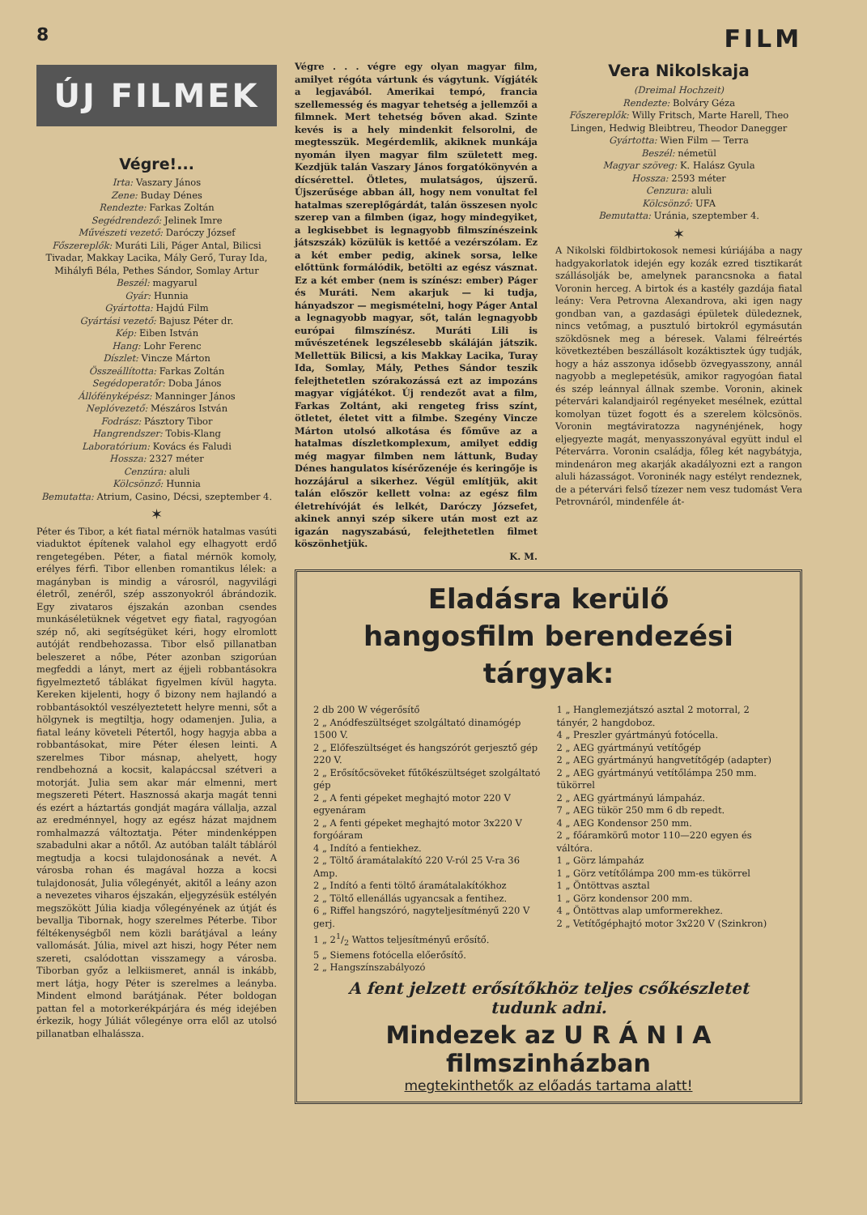8 FILM
ÚJ FILMEK
Végre!...
Irta: Vaszary János
Zene: Buday Dénes
Rendezte: Farkas Zoltán
Segédrendező: Jelinek Imre
Művészeti vezető: Daróczy József
Főszereplők: Muráti Lili, Páger Antal, Bilicsi Tivadar, Makkay Lacika, Mály Gerő, Turay Ida, Mihályfi Béla, Pethes Sándor, Somlay Artur
Beszél: magyarul
Gyár: Hunnia
Gyártotta: Hajdú Film
Gyártási vezető: Bajusz Péter dr.
Kép: Eiben István
Hang: Lohr Ferenc
Díszlet: Vincze Márton
Összeállította: Farkas Zoltán
Segédoperatőr: Doba János
Állófényképész: Manninger János
Neplóvezető: Mészáros István
Fodrász: Pásztory Tibor
Hangrendszer: Tobis-Klang
Laboratórium: Kovács és Faludi
Hossza: 2327 méter
Cenzúra: aluli
Kölcsönző: Hunnia
Bemutatta: Atrium, Casino, Décsi, szeptember 4.
✶
Péter és Tibor, a két fiatal mérnök hatalmas vasúti viaduktot építenek valahol egy elhagyott erdő rengetegében. Péter, a fiatal mérnök komoly, erélyes férfi. Tibor ellenben romantikus lélek: a magányban is mindig a városról, nagyvilági életről, zenéről, szép asszonyokról ábrándozik. Egy zivataros éjszakán azonban csendes munkáséletüknek végetvet egy fiatal, ragyogóan szép nő, aki segítségüket kéri, hogy elromlott autóját rendbehozassa. Tibor első pillanatban beleszeret a nőbe, Péter azonban szigorúan megfeddi a lányt, mert az éjjeli robbantásokra figyelmeztető táblákat figyelmen kívül hagyta. Kereken kijelenti, hogy ő bizony nem hajlandó a robbantásoktól veszélyeztetett helyre menni, sőt a hölgynek is megtiltja, hogy odamenjen. Julia, a fiatal leány követeli Pétertől, hogy hagyja abba a robbantásokat, mire Péter élesen leinti. A szerelmes Tibor másnap, ahelyett, hogy rendbehozná a kocsit, kalapáccsal szétveri a motorját. Julia sem akar már elmenni, mert megszereti Pétert. Hasznossá akarja magát tenni és ezért a háztartás gondját magára vállalja, azzal az eredménnyel, hogy az egész házat majdnem romhalmazzá változtatja. Péter mindenképpen szabadulni akar a nőtől. Az autóban talált tábláról megtudja a kocsi tulajdonosának a nevét. A városba rohan és magával hozza a kocsi tulajdonosát, Julia vőlegényét, akitől a leány azon a nevezetes viharos éjszakán, eljegyzésük estélyén megszökött Júlia kiadja vőlegényének az útját és bevallja Tibornak, hogy szerelmes Péterbe. Tibor féltékenységből nem közli barátjával a leány vallomását. Júlia, mivel azt hiszi, hogy Péter nem szereti, csalódottan visszamegy a városba. Tiborban győz a lelkiismeret, annál is inkább, mert látja, hogy Péter is szerelmes a leányba. Mindent elmond barátjának. Péter boldogan pattan fel a motorkerékpárjára és még idejében érkezik, hogy Júliát vőlegénye orra elől az utolsó pillanatban elhalássza.
Végre . . . végre egy olyan magyar film, amilyet régóta vártunk és vágytunk. Vígjáték a legjavából. Amerikai tempó, francia szellemesség és magyar tehetség a jellemzői a filmnek. Mert tehetség bőven akad. Szinte kevés is a hely mindenkit felsorolni, de megtesszük. Megérdemlik, akiknek munkája nyomán ilyen magyar film született meg. Kezdjük talán Vaszary János forgatókönyvén a dícsérettel. Ötletes, mulatságos, újszerű. Újszerűsége abban áll, hogy nem vonultat fel hatalmas szereplőgárdát, talán összesen nyolc szerep van a filmben (igaz, hogy mindegyiket, a legkisebbet is legnagyobb filmszínészeink játszszák) közülük is kettőé a vezérszólam. Ez a két ember pedig, akinek sorsa, lelke előttünk formálódik, betölti az egész vásznat. Ez a két ember (nem is színész: ember) Páger és Muráti. Nem akarjuk — ki tudja, hányadszor — megismételni, hogy Páger Antal a legnagyobb magyar, sőt, talán legnagyobb európai filmszínész. Muráti Lili is művészetének legszélesebb skáláján játszik. Mellettük Bilicsi, a kis Makkay Lacika, Turay Ida, Somlay, Mály, Pethes Sándor teszik felejthetetlen szórakozássá ezt az impozáns magyar vígjátékot. Új rendezőt avat a film, Farkas Zoltánt, aki rengeteg friss színt, ötletet, életet vitt a filmbe. Szegény Vincze Márton utolsó alkotása és főműve az a hatalmas díszletkomplexum, amilyet eddig még magyar filmben nem láttunk, Buday Dénes hangulatos kísérőzenéje és keringője is hozzájárul a sikerhez. Végül említjük, akit talán először kellett volna: az egész film életrehívóját és lelkét, Daróczy Józsefet, akinek annyi szép sikere után most ezt az igazán nagyszabású, felejthetetlen filmet köszönhetjük.
K. M.
Vera Nikolskaja
(Dreimal Hochzeit)
Rendezte: Bolváry Géza
Főszereplők: Willy Fritsch, Marte Harell, Theo Lingen, Hedwig Bleibtreu, Theodor Danegger
Gyártotta: Wien Film — Terra
Beszél: németül
Magyar szöveg: K. Halász Gyula
Hossza: 2593 méter
Cenzura: aluli
Kölcsönző: UFA
Bemutatta: Uránia, szeptember 4.
✶
A Nikolski földbirtokosok nemesi kúriájába a nagy hadgyakorlatok idején egy kozák ezred tisztikarát szállásolják be, amelynek parancsnoka a fiatal Voronin herceg. A birtok és a kastély gazdája fiatal leány: Vera Petrovna Alexandrova, aki igen nagy gondban van, a gazdasági épületek düledeznek, nincs vetőmag, a pusztuló birtokról egymásután szökdösnek meg a béresek. Valami félreértés következtében beszállásolt kozáktisztek úgy tudják, hogy a ház asszonya idősebb özvegyasszony, annál nagyobb a meglepetésük, amikor ragyogóan fiatal és szép leánnyal állnak szembe. Voronin, akinek pétervári kalandjairól regényeket mesélnek, ezúttal komolyan tüzet fogott és a szerelem kölcsönös. Voronin megtáviratozza nagynénjének, hogy eljegyezte magát, menyasszonyával együtt indul el Pétervárra. Voronin családja, főleg két nagybátyja, mindenáron meg akarják akadályozni ezt a rangon aluli házasságot. Voroninék nagy estélyt rendeznek, de a pétervári felső tízezer nem vesz tudomást Vera Petrovnáról, mindenféle át-
Eladásra kerülő
hangosfilm berendezési tárgyak:
2 db 200 W végerősítő
2 „ Anódfeszültséget szolgáltató dinamógép 1500 V.
2 „ Előfeszültséget és hangszórót gerjesztő gép 220 V.
2 „ Erősítőcsöveket fűtőkészültséget szolgáltató gép
2 „ A fenti gépeket meghajtó motor 220 V egyenáram
2 „ A fenti gépeket meghajtó motor 3x220 V forgóáram
4 „ Indító a fentiekhez.
2 „ Töltő áramátalakító 220 V-ról 25 V-ra 36 Amp.
2 „ Indító a fenti töltő áramátalakítókhoz
2 „ Töltő ellenállás ugyancsak a fentihez.
6 „ Riffel hangszóró, nagyteljesítményű 220 V gerj.
1 „ 21/2 Wattos teljesítményű erősítő.
5 „ Siemens fotócella előerősítő.
2 „ Hangszínszabályozó
1 „ Hanglemezjátszó asztal 2 motorral, 2 tányér, 2 hangdoboz.
4 „ Preszler gyártmányú fotócella.
2 „ AEG gyártmányú vetítőgép
2 „ AEG gyártmányú hangvetítőgép (adapter)
2 „ AEG gyártmányú vetítőlámpa 250 mm. tükörrel
2 „ AEG gyártmányú lámpaház.
7 „ AEG tükör 250 mm 6 db repedt.
4 „ AEG Kondensor 250 mm.
2 „ főáramkörű motor 110—220 egyen és váltóra.
1 „ Görz lámpaház
1 „ Görz vetítőlámpa 200 mm-es tükörrel
1 „ Öntöttvas asztal
1 „ Görz kondensor 200 mm.
4 „ Öntöttvas alap umformerekhez.
2 „ Vetítőgéphajtó motor 3x220 V (Szinkron)
A fent jelzett erősítőkhöz teljes csőkészletet tudunk adni.
Mindezek az U R Á N I A filmszinházban
megtekinthetők az előadás tartama alatt!